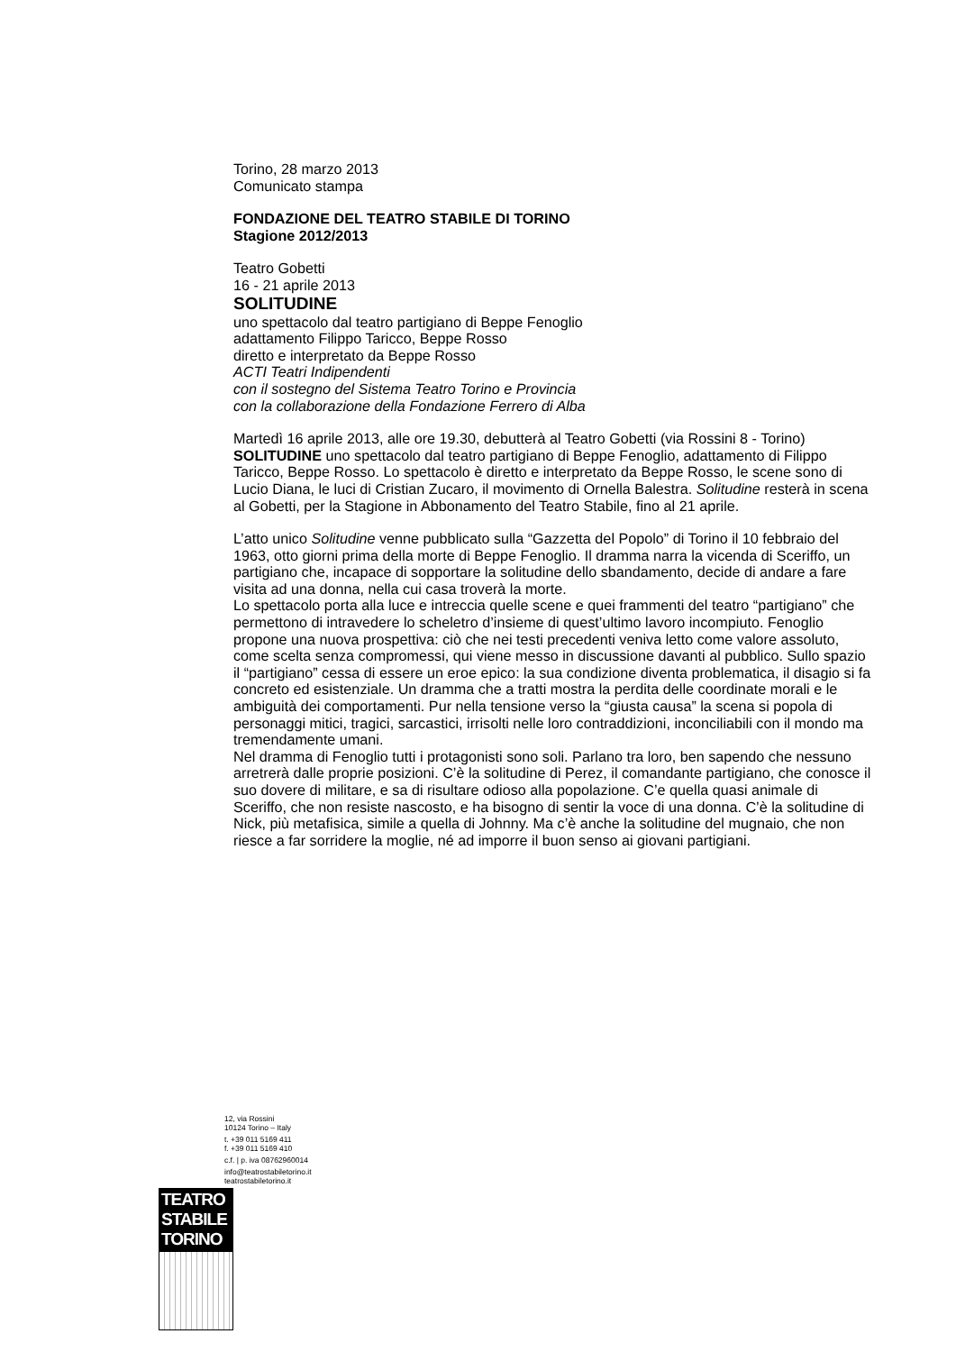Torino, 28 marzo 2013
Comunicato stampa
FONDAZIONE DEL TEATRO STABILE DI TORINO
Stagione 2012/2013
Teatro Gobetti
16 - 21 aprile 2013
SOLITUDINE
uno spettacolo dal teatro partigiano di Beppe Fenoglio
adattamento Filippo Taricco, Beppe Rosso
diretto e interpretato da Beppe Rosso
ACTI Teatri Indipendenti
con il sostegno del Sistema Teatro Torino e Provincia
con la collaborazione della Fondazione Ferrero di Alba
Martedì 16 aprile 2013, alle ore 19.30, debutterà al Teatro Gobetti (via Rossini 8 - Torino) SOLITUDINE uno spettacolo dal teatro partigiano di Beppe Fenoglio, adattamento di Filippo Taricco, Beppe Rosso. Lo spettacolo è diretto e interpretato da Beppe Rosso, le scene sono di Lucio Diana, le luci di Cristian Zucaro, il movimento di Ornella Balestra. Solitudine resterà in scena al Gobetti, per la Stagione in Abbonamento del Teatro Stabile, fino al 21 aprile.
L’atto unico Solitudine venne pubblicato sulla “Gazzetta del Popolo” di Torino il 10 febbraio del 1963, otto giorni prima della morte di Beppe Fenoglio. Il dramma narra la vicenda di Sceriffo, un partigiano che, incapace di sopportare la solitudine dello sbandamento, decide di andare a fare visita ad una donna, nella cui casa troverà la morte.
Lo spettacolo porta alla luce e intreccia quelle scene e quei frammenti del teatro “partigiano” che permettono di intravedere lo scheletro d’insieme di quest’ultimo lavoro incompiuto. Fenoglio propone una nuova prospettiva: ciò che nei testi precedenti veniva letto come valore assoluto, come scelta senza compromessi, qui viene messo in discussione davanti al pubblico. Sullo spazio il “partigiano” cessa di essere un eroe epico: la sua condizione diventa problematica, il disagio si fa concreto ed esistenziale. Un dramma che a tratti mostra la perdita delle coordinate morali e le ambiguità dei comportamenti. Pur nella tensione verso la “giusta causa” la scena si popola di personaggi mitici, tragici, sarcastici, irrisolti nelle loro contraddizioni, inconciliabili con il mondo ma tremendamente umani.
Nel dramma di Fenoglio tutti i protagonisti sono soli. Parlano tra loro, ben sapendo che nessuno arretrerà dalle proprie posizioni. C’è la solitudine di Perez, il comandante partigiano, che conosce il suo dovere di militare, e sa di risultare odioso alla popolazione. C’e quella quasi animale di Sceriffo, che non resiste nascosto, e ha bisogno di sentir la voce di una donna. C’è la solitudine di Nick, più metafisica, simile a quella di Johnny. Ma c’è anche la solitudine del mugnaio, che non riesce a far sorridere la moglie, né ad imporre il buon senso ai giovani partigiani.
12, via Rossini
10124 Torino – Italy
t. +39 011 5169 411
f. +39 011 5169 410
c.f. | p. iva 08762960014
info@teatrostabiletorino.it
teatrostabiletorino.it
TEATRO
STABILE
TORINO